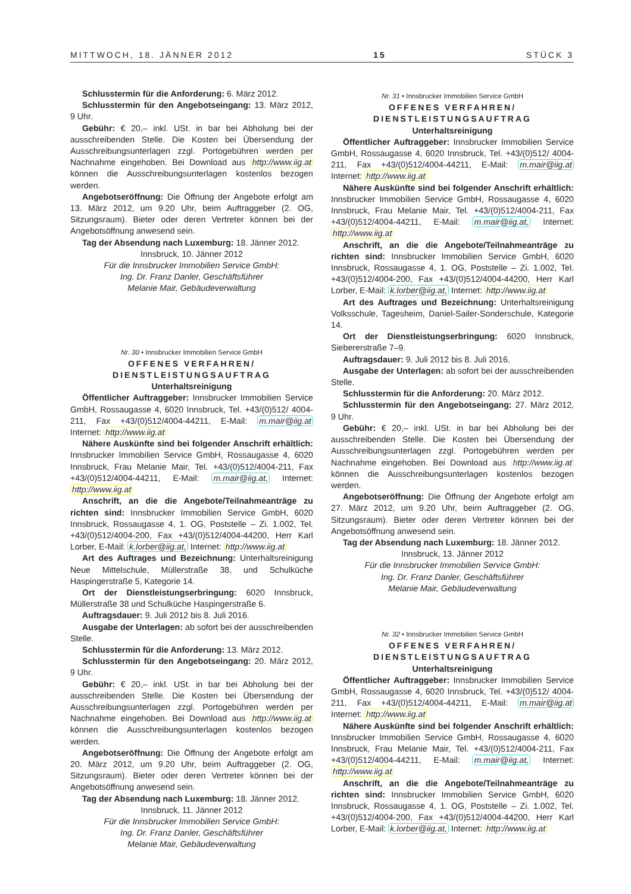MITTWOCH, 18. JÄNNER 2012 15 STÜCK 3
Schlusstermin für die Anforderung: 6. März 2012.
Schlusstermin für den Angebotseingang: 13. März 2012, 9 Uhr.
Gebühr: € 20,– inkl. USt. in bar bei Abholung bei der ausschreibenden Stelle. Die Kosten bei Übersendung der Ausschreibungsunterlagen zzgl. Portogebühren werden per Nachnahme eingehoben. Bei Download aus http://www.iig.at können die Ausschreibungsunterlagen kostenlos bezogen werden.
Angebotseröffnung: Die Öffnung der Angebote erfolgt am 13. März 2012, um 9.20 Uhr, beim Auftraggeber (2. OG, Sitzungsraum). Bieter oder deren Vertreter können bei der Angebotsöffnung anwesend sein.
Tag der Absendung nach Luxemburg: 18. Jänner 2012.
Innsbruck, 10. Jänner 2012
Für die Innsbrucker Immobilien Service GmbH:
Ing. Dr. Franz Danler, Geschäftsführer
Melanie Mair, Gebäudeverwaltung
Nr. 30 • Innsbrucker Immobilien Service GmbH
OFFENES VERFAHREN/
DIENSTLEISTUNGSAUFTRAG
Unterhaltsreinigung
Öffentlicher Auftraggeber: Innsbrucker Immobilien Service GmbH, Rossaugasse 4, 6020 Innsbruck, Tel. +43/(0)512/ 4004-211, Fax +43/(0)512/4004-44211, E-Mail: m.mair@iig.at Internet: http://www.iig.at
Nähere Auskünfte sind bei folgender Anschrift erhältlich: Innsbrucker Immobilien Service GmbH, Rossaugasse 4, 6020 Innsbruck, Frau Melanie Mair, Tel. +43/(0)512/4004-211, Fax +43/(0)512/4004-44211, E-Mail: m.mair@iig.at, Internet: http://www.iig.at
Anschrift, an die die Angebote/Teilnahmeanträge zu richten sind: Innsbrucker Immobilien Service GmbH, 6020 Innsbruck, Rossaugasse 4, 1. OG, Poststelle – Zi. 1.002, Tel. +43/(0)512/4004-200, Fax +43/(0)512/4004-44200, Herr Karl Lorber, E-Mail: k.lorber@iig.at, Internet: http://www.iig.at
Art des Auftrages und Bezeichnung: Unterhaltsreinigung Neue Mittelschule, Müllerstraße 38, und Schulküche Haspingerstraße 5, Kategorie 14.
Ort der Dienstleistungserbringung: 6020 Innsbruck, Müllerstraße 38 und Schulküche Haspingerstraße 6.
Auftragsdauer: 9. Juli 2012 bis 8. Juli 2016.
Ausgabe der Unterlagen: ab sofort bei der ausschreibenden Stelle.
Schlusstermin für die Anforderung: 13. März 2012.
Schlusstermin für den Angebotseingang: 20. März 2012, 9 Uhr.
Gebühr: € 20,– inkl. USt. in bar bei Abholung bei der ausschreibenden Stelle. Die Kosten bei Übersendung der Ausschreibungsunterlagen zzgl. Portogebühren werden per Nachnahme eingehoben. Bei Download aus http://www.iig.at können die Ausschreibungsunterlagen kostenlos bezogen werden.
Angebotseröffnung: Die Öffnung der Angebote erfolgt am 20. März 2012, um 9.20 Uhr, beim Auftraggeber (2. OG, Sitzungsraum). Bieter oder deren Vertreter können bei der Angebotsöffnung anwesend sein.
Tag der Absendung nach Luxemburg: 18. Jänner 2012.
Innsbruck, 11. Jänner 2012
Für die Innsbrucker Immobilien Service GmbH:
Ing. Dr. Franz Danler, Geschäftsführer
Melanie Mair, Gebäudeverwaltung
Nr. 31 • Innsbrucker Immobilien Service GmbH
OFFENES VERFAHREN/
DIENSTLEISTUNGSAUFTRAG
Unterhaltsreinigung
Öffentlicher Auftraggeber: Innsbrucker Immobilien Service GmbH, Rossaugasse 4, 6020 Innsbruck, Tel. +43/(0)512/ 4004-211, Fax +43/(0)512/4004-44211, E-Mail: m.mair@iig.at Internet: http://www.iig.at
Nähere Auskünfte sind bei folgender Anschrift erhältlich: Innsbrucker Immobilien Service GmbH, Rossaugasse 4, 6020 Innsbruck, Frau Melanie Mair, Tel. +43/(0)512/4004-211, Fax +43/(0)512/4004-44211, E-Mail: m.mair@iig.at, Internet: http://www.iig.at
Anschrift, an die die Angebote/Teilnahmeanträge zu richten sind: Innsbrucker Immobilien Service GmbH, 6020 Innsbruck, Rossaugasse 4, 1. OG, Poststelle – Zi. 1.002, Tel. +43/(0)512/4004-200, Fax +43/(0)512/4004-44200, Herr Karl Lorber, E-Mail: k.lorber@iig.at, Internet: http://www.iig.at
Art des Auftrages und Bezeichnung: Unterhaltsreinigung Volksschule, Tagesheim, Daniel-Sailer-Sonderschule, Kategorie 14.
Ort der Dienstleistungserbringung: 6020 Innsbruck, Sieberer­straße 7–9.
Auftragsdauer: 9. Juli 2012 bis 8. Juli 2016.
Ausgabe der Unterlagen: ab sofort bei der ausschreibenden Stelle.
Schlusstermin für die Anforderung: 20. März 2012.
Schlusstermin für den Angebotseingang: 27. März 2012, 9 Uhr.
Gebühr: € 20,– inkl. USt. in bar bei Abholung bei der ausschreibenden Stelle. Die Kosten bei Übersendung der Ausschreibungsunterlagen zzgl. Portogebühren werden per Nachnahme eingehoben. Bei Download aus http://www.iig.at können die Ausschreibungsunterlagen kostenlos bezogen werden.
Angebotseröffnung: Die Öffnung der Angebote erfolgt am 27. März 2012, um 9.20 Uhr, beim Auftraggeber (2. OG, Sitzungsraum). Bieter oder deren Vertreter können bei der Angebotsöffnung anwesend sein.
Tag der Absendung nach Luxemburg: 18. Jänner 2012.
Innsbruck, 13. Jänner 2012
Für die Innsbrucker Immobilien Service GmbH:
Ing. Dr. Franz Danler, Geschäftsführer
Melanie Mair, Gebäudeverwaltung
Nr. 32 • Innsbrucker Immobilien Service GmbH
OFFENES VERFAHREN/
DIENSTLEISTUNGSAUFTRAG
Unterhaltsreinigung
Öffentlicher Auftraggeber: Innsbrucker Immobilien Service GmbH, Rossaugasse 4, 6020 Innsbruck, Tel. +43/(0)512/ 4004-211, Fax +43/(0)512/4004-44211, E-Mail: m.mair@iig.at Internet: http://www.iig.at
Nähere Auskünfte sind bei folgender Anschrift erhältlich: Innsbrucker Immobilien Service GmbH, Rossaugasse 4, 6020 Innsbruck, Frau Melanie Mair, Tel. +43/(0)512/4004-211, Fax +43/(0)512/4004-44211, E-Mail: m.mair@iig.at, Internet: http://www.iig.at
Anschrift, an die die Angebote/Teilnahmeanträge zu richten sind: Innsbrucker Immobilien Service GmbH, 6020 Innsbruck, Rossaugasse 4, 1. OG, Poststelle – Zi. 1.002, Tel. +43/(0)512/4004-200, Fax +43/(0)512/4004-44200, Herr Karl Lorber, E-Mail: k.lorber@iig.at, Internet: http://www.iig.at